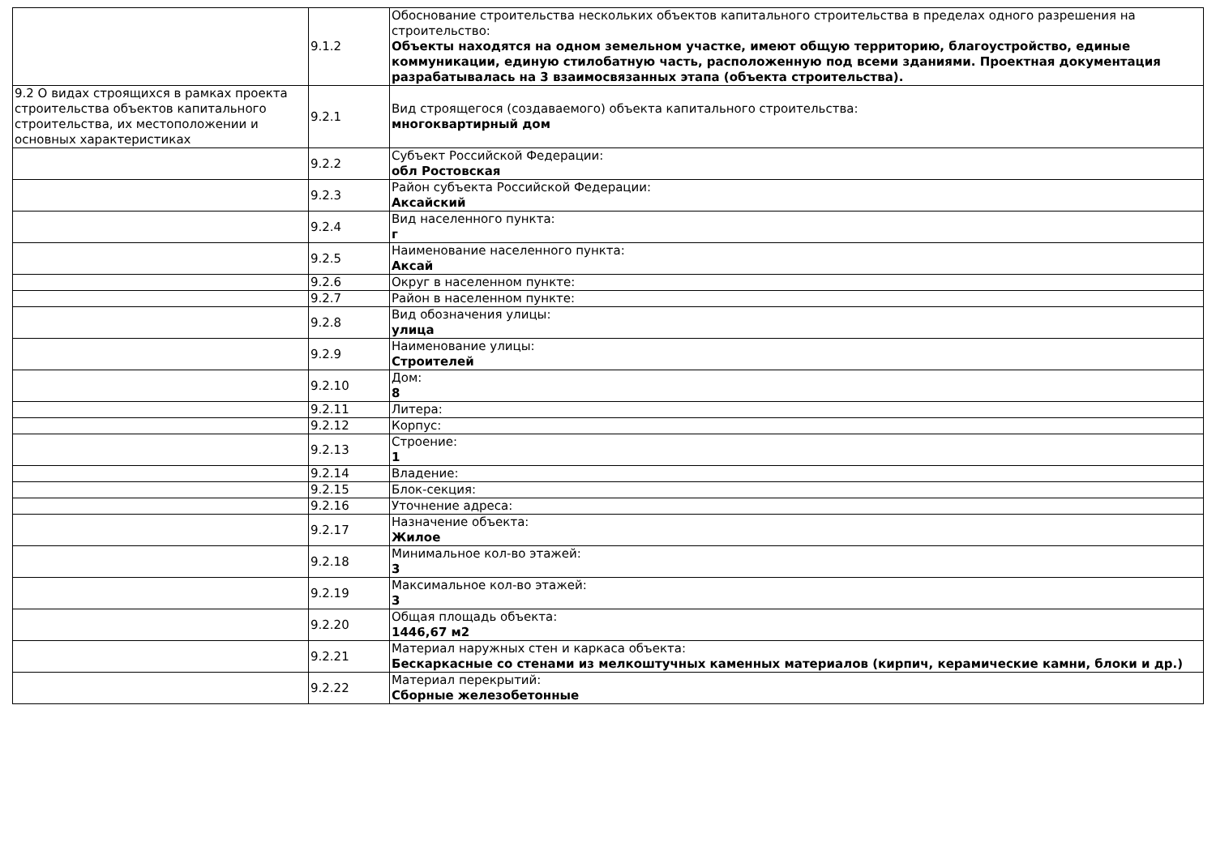| | 9.1.2 | Обоснование строительства нескольких объектов капитального строительства в пределах одного разрешения на строительство: Объекты находятся на одном земельном участке, имеют общую территорию, благоустройство, единые коммуникации, единую стилобатную часть, расположенную под всеми зданиями. Проектная документация разрабатывалась на 3 взаимосвязанных этапа (объекта строительства). |
| 9.2 О видах строящихся в рамках проекта строительства объектов капитального строительства, их местоположении и основных характеристиках | 9.2.1 | Вид строящегося (создаваемого) объекта капитального строительства: многоквартирный дом |
| | 9.2.2 | Субъект Российской Федерации: обл Ростовская |
| | 9.2.3 | Район субъекта Российской Федерации: Аксайский |
| | 9.2.4 | Вид населенного пункта: г |
| | 9.2.5 | Наименование населенного пункта: Аксай |
| | 9.2.6 | Округ в населенном пункте: |
| | 9.2.7 | Район в населенном пункте: |
| | 9.2.8 | Вид обозначения улицы: улица |
| | 9.2.9 | Наименование улицы: Строителей |
| | 9.2.10 | Дом: 8 |
| | 9.2.11 | Литера: |
| | 9.2.12 | Корпус: |
| | 9.2.13 | Строение: 1 |
| | 9.2.14 | Владение: |
| | 9.2.15 | Блок-секция: |
| | 9.2.16 | Уточнение адреса: |
| | 9.2.17 | Назначение объекта: Жилое |
| | 9.2.18 | Минимальное кол-во этажей: 3 |
| | 9.2.19 | Максимальное кол-во этажей: 3 |
| | 9.2.20 | Общая площадь объекта: 1446,67 м2 |
| | 9.2.21 | Материал наружных стен и каркаса объекта: Бескаркасные со стенами из мелкоштучных каменных материалов (кирпич, керамические камни, блоки и др.) |
| | 9.2.22 | Материал перекрытий: Сборные железобетонные |